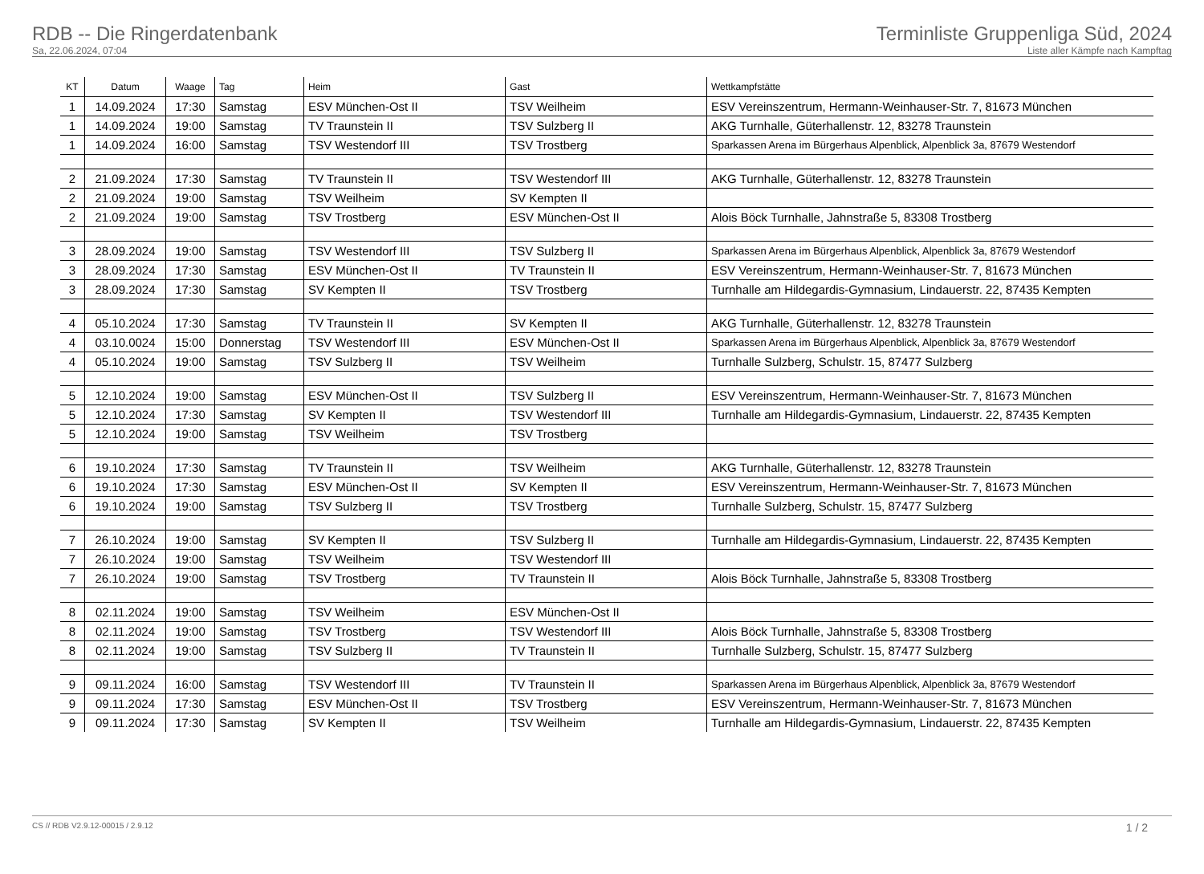RDB -- Die Ringerdatenbank
Sa, 22.06.2024, 07:04
Terminliste Gruppenliga Süd, 2024
Liste aller Kämpfe nach Kampftag
| KT | Datum | Waage | Tag | Heim | Gast | Wettkampfstätte |
| --- | --- | --- | --- | --- | --- | --- |
| 1 | 14.09.2024 | 17:30 | Samstag | ESV München-Ost II | TSV Weilheim | ESV Vereinszentrum, Hermann-Weinhauser-Str. 7, 81673 München |
| 1 | 14.09.2024 | 19:00 | Samstag | TV Traunstein II | TSV Sulzberg II | AKG Turnhalle, Güterhallenstr. 12, 83278 Traunstein |
| 1 | 14.09.2024 | 16:00 | Samstag | TSV Westendorf III | TSV Trostberg | Sparkassen Arena im Bürgerhaus Alpenblick, Alpenblick 3a, 87679 Westendorf |
| 2 | 21.09.2024 | 17:30 | Samstag | TV Traunstein II | TSV Westendorf III | AKG Turnhalle, Güterhallenstr. 12, 83278 Traunstein |
| 2 | 21.09.2024 | 19:00 | Samstag | TSV Weilheim | SV Kempten II | |
| 2 | 21.09.2024 | 19:00 | Samstag | TSV Trostberg | ESV München-Ost II | Alois Böck Turnhalle, Jahnstraße 5, 83308 Trostberg |
| 3 | 28.09.2024 | 19:00 | Samstag | TSV Westendorf III | TSV Sulzberg II | Sparkassen Arena im Bürgerhaus Alpenblick, Alpenblick 3a, 87679 Westendorf |
| 3 | 28.09.2024 | 17:30 | Samstag | ESV München-Ost II | TV Traunstein II | ESV Vereinszentrum, Hermann-Weinhauser-Str. 7, 81673 München |
| 3 | 28.09.2024 | 17:30 | Samstag | SV Kempten II | TSV Trostberg | Turnhalle am Hildegardis-Gymnasium, Lindauerstr. 22, 87435 Kempten |
| 4 | 05.10.2024 | 17:30 | Samstag | TV Traunstein II | SV Kempten II | AKG Turnhalle, Güterhallenstr. 12, 83278 Traunstein |
| 4 | 03.10.0024 | 15:00 | Donnerstag | TSV Westendorf III | ESV München-Ost II | Sparkassen Arena im Bürgerhaus Alpenblick, Alpenblick 3a, 87679 Westendorf |
| 4 | 05.10.2024 | 19:00 | Samstag | TSV Sulzberg II | TSV Weilheim | Turnhalle Sulzberg, Schulstr. 15, 87477 Sulzberg |
| 5 | 12.10.2024 | 19:00 | Samstag | ESV München-Ost II | TSV Sulzberg II | ESV Vereinszentrum, Hermann-Weinhauser-Str. 7, 81673 München |
| 5 | 12.10.2024 | 17:30 | Samstag | SV Kempten II | TSV Westendorf III | Turnhalle am Hildegardis-Gymnasium, Lindauerstr. 22, 87435 Kempten |
| 5 | 12.10.2024 | 19:00 | Samstag | TSV Weilheim | TSV Trostberg | |
| 6 | 19.10.2024 | 17:30 | Samstag | TV Traunstein II | TSV Weilheim | AKG Turnhalle, Güterhallenstr. 12, 83278 Traunstein |
| 6 | 19.10.2024 | 17:30 | Samstag | ESV München-Ost II | SV Kempten II | ESV Vereinszentrum, Hermann-Weinhauser-Str. 7, 81673 München |
| 6 | 19.10.2024 | 19:00 | Samstag | TSV Sulzberg II | TSV Trostberg | Turnhalle Sulzberg, Schulstr. 15, 87477 Sulzberg |
| 7 | 26.10.2024 | 19:00 | Samstag | SV Kempten II | TSV Sulzberg II | Turnhalle am Hildegardis-Gymnasium, Lindauerstr. 22, 87435 Kempten |
| 7 | 26.10.2024 | 19:00 | Samstag | TSV Weilheim | TSV Westendorf III | |
| 7 | 26.10.2024 | 19:00 | Samstag | TSV Trostberg | TV Traunstein II | Alois Böck Turnhalle, Jahnstraße 5, 83308 Trostberg |
| 8 | 02.11.2024 | 19:00 | Samstag | TSV Weilheim | ESV München-Ost II | |
| 8 | 02.11.2024 | 19:00 | Samstag | TSV Trostberg | TSV Westendorf III | Alois Böck Turnhalle, Jahnstraße 5, 83308 Trostberg |
| 8 | 02.11.2024 | 19:00 | Samstag | TSV Sulzberg II | TV Traunstein II | Turnhalle Sulzberg, Schulstr. 15, 87477 Sulzberg |
| 9 | 09.11.2024 | 16:00 | Samstag | TSV Westendorf III | TV Traunstein II | Sparkassen Arena im Bürgerhaus Alpenblick, Alpenblick 3a, 87679 Westendorf |
| 9 | 09.11.2024 | 17:30 | Samstag | ESV München-Ost II | TSV Trostberg | ESV Vereinszentrum, Hermann-Weinhauser-Str. 7, 81673 München |
| 9 | 09.11.2024 | 17:30 | Samstag | SV Kempten II | TSV Weilheim | Turnhalle am Hildegardis-Gymnasium, Lindauerstr. 22, 87435 Kempten |
CS // RDB V2.9.12-00015 / 2.9.12 1 / 2